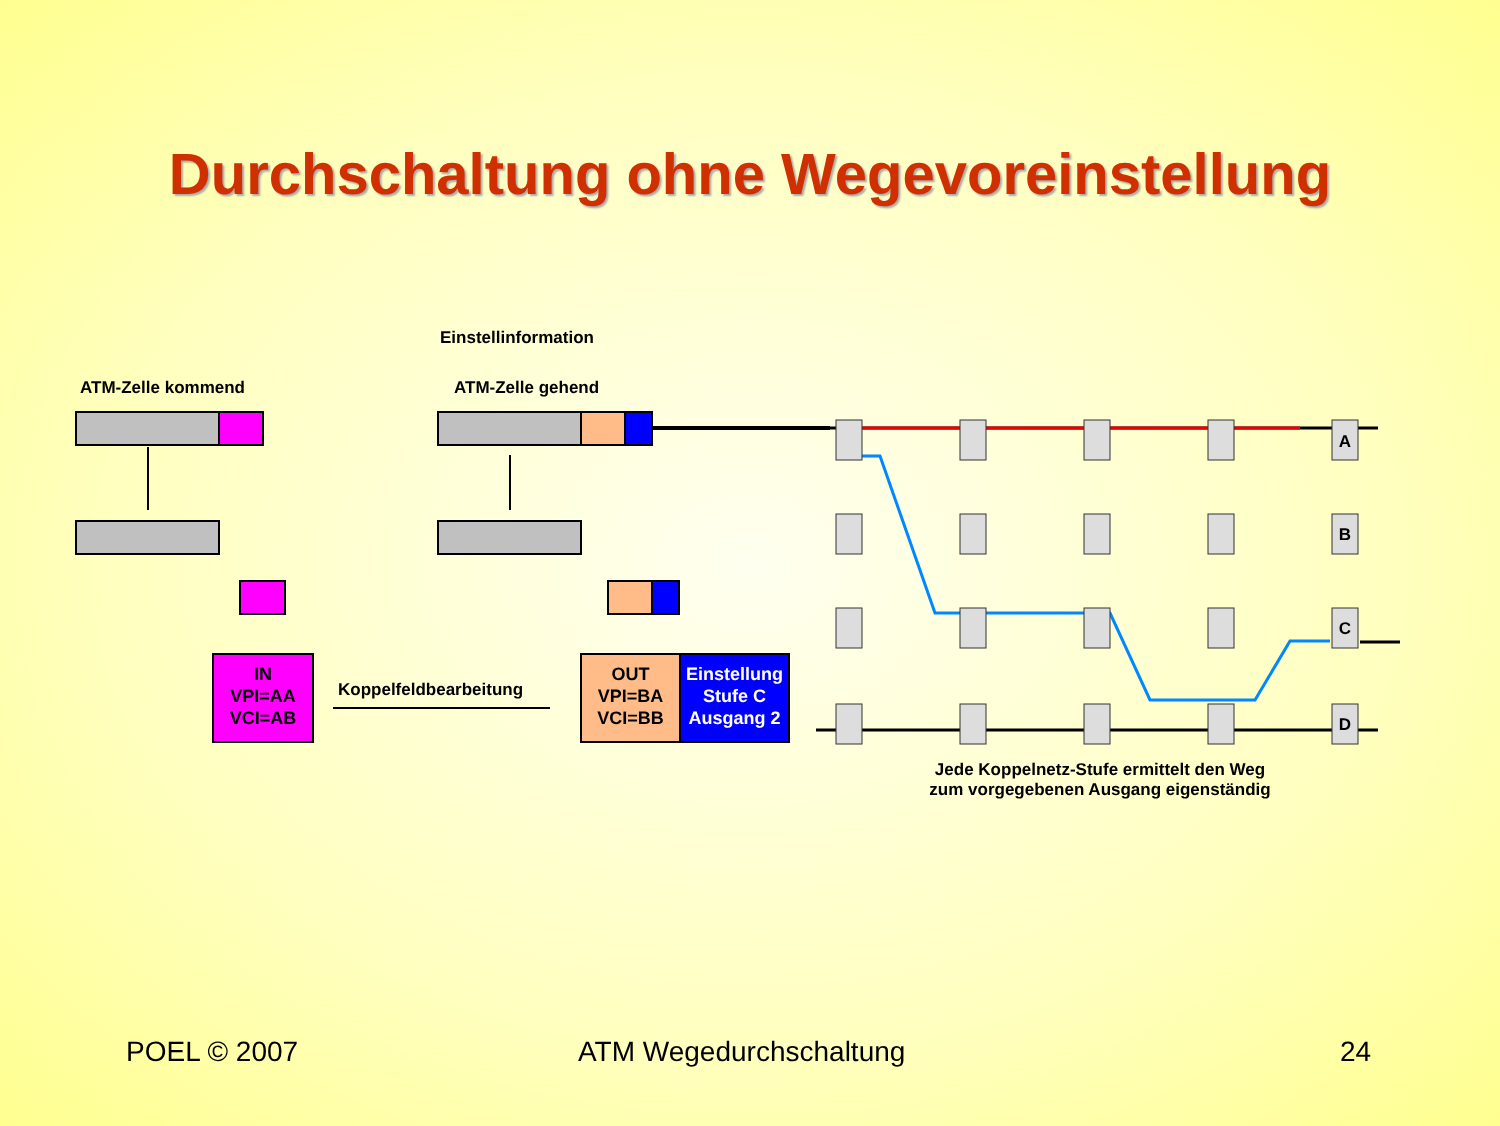Durchschaltung ohne Wegevoreinstellung
A
B
C
D
ATM-Zelle kommend
Einstellinformation
ATM-Zelle gehend
IN
VPI=AA
VCI=AB
Koppelfeldbearbeitung
OUT
VPI=BA
VCI=BB
Einstellung
Stufe C
Ausgang 2
Jede Koppelnetz-Stufe ermittelt den Weg
zum vorgegebenen Ausgang eigenständig
POEL © 2007 ATM Wegedurchschaltung 24